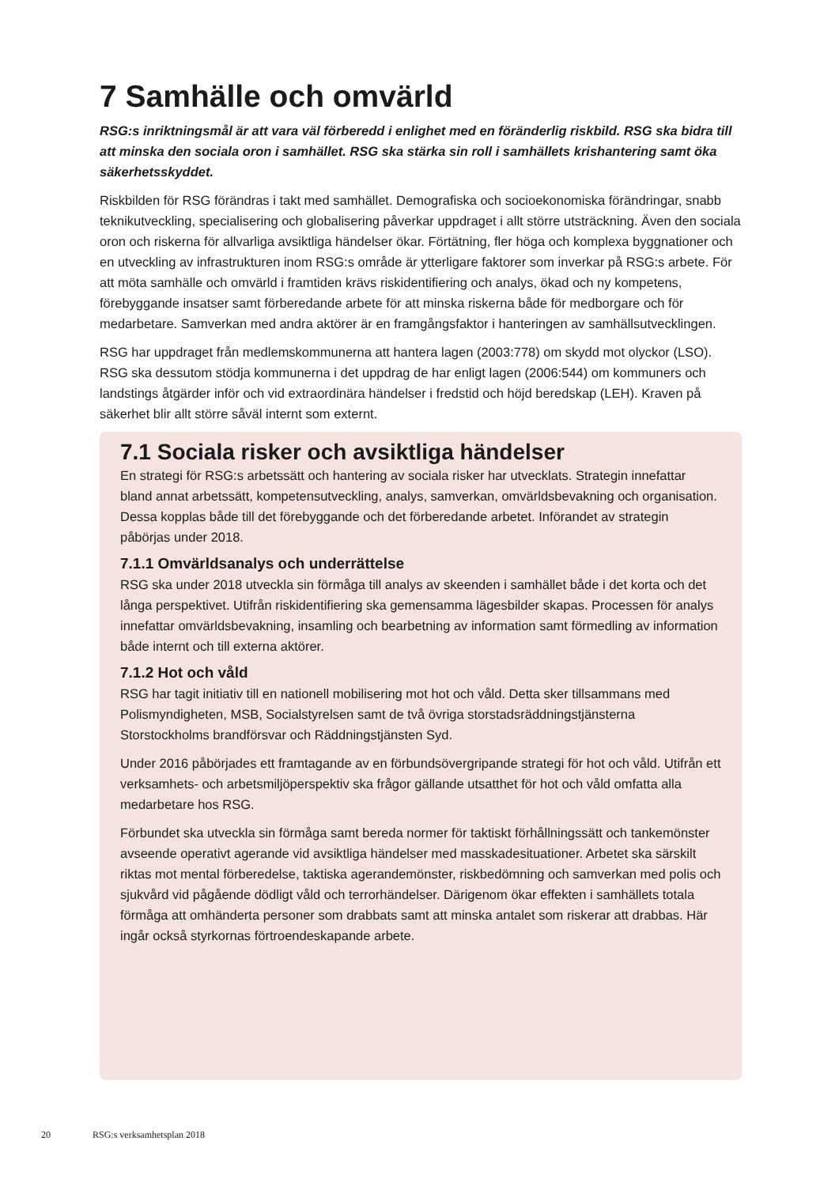7 Samhälle och omvärld
RSG:s inriktningsmål är att vara väl förberedd i enlighet med en föränderlig riskbild. RSG ska bidra till att minska den sociala oron i samhället. RSG ska stärka sin roll i samhällets krishantering samt öka säkerhetsskyddet.
Riskbilden för RSG förändras i takt med samhället. Demografiska och socioekonomiska förändringar, snabb teknikutveckling, specialisering och globalisering påverkar uppdraget i allt större utsträckning. Även den sociala oron och riskerna för allvarliga avsiktliga händelser ökar. Förtätning, fler höga och komplexa byggnationer och en utveckling av infrastrukturen inom RSG:s område är ytterligare faktorer som inverkar på RSG:s arbete. För att möta samhälle och omvärld i framtiden krävs riskidentifiering och analys, ökad och ny kompetens, förebyggande insatser samt förberedande arbete för att minska riskerna både för medborgare och för medarbetare. Samverkan med andra aktörer är en framgångsfaktor i hanteringen av samhällsutvecklingen.
RSG har uppdraget från medlemskommunerna att hantera lagen (2003:778) om skydd mot olyckor (LSO). RSG ska dessutom stödja kommunerna i det uppdrag de har enligt lagen (2006:544) om kommuners och landstings åtgärder inför och vid extraordinära händelser i fredstid och höjd beredskap (LEH). Kraven på säkerhet blir allt större såväl internt som externt.
7.1 Sociala risker och avsiktliga händelser
En strategi för RSG:s arbetssätt och hantering av sociala risker har utvecklats. Strategin innefattar bland annat arbetssätt, kompetensutveckling, analys, samverkan, omvärldsbevakning och organisation. Dessa kopplas både till det förebyggande och det förberedande arbetet. Införandet av strategin påbörjas under 2018.
7.1.1 Omvärldsanalys och underrättelse
RSG ska under 2018 utveckla sin förmåga till analys av skeenden i samhället både i det korta och det långa perspektivet. Utifrån riskidentifiering ska gemensamma lägesbilder skapas. Processen för analys innefattar omvärldsbevakning, insamling och bearbetning av information samt förmedling av information både internt och till externa aktörer.
7.1.2 Hot och våld
RSG har tagit initiativ till en nationell mobilisering mot hot och våld. Detta sker tillsammans med Polismyndigheten, MSB, Socialstyrelsen samt de två övriga storstadsräddningstjänsterna Storstockholms brandförsvar och Räddningstjänsten Syd.
Under 2016 påbörjades ett framtagande av en förbundsövergripande strategi för hot och våld. Utifrån ett verksamhets- och arbetsmiljöperspektiv ska frågor gällande utsatthet för hot och våld omfatta alla medarbetare hos RSG.
Förbundet ska utveckla sin förmåga samt bereda normer för taktiskt förhållningssätt och tankemönster avseende operativt agerande vid avsiktliga händelser med masskadesituationer. Arbetet ska särskilt riktas mot mental förberedelse, taktiska agerandemönster, riskbedömning och samverkan med polis och sjukvård vid pågående dödligt våld och terrorhändelser. Därigenom ökar effekten i samhällets totala förmåga att omhänderta personer som drabbats samt att minska antalet som riskerar att drabbas. Här ingår också styrkornas förtroendeskapande arbete.
20 RSG:s verksamhetsplan 2018